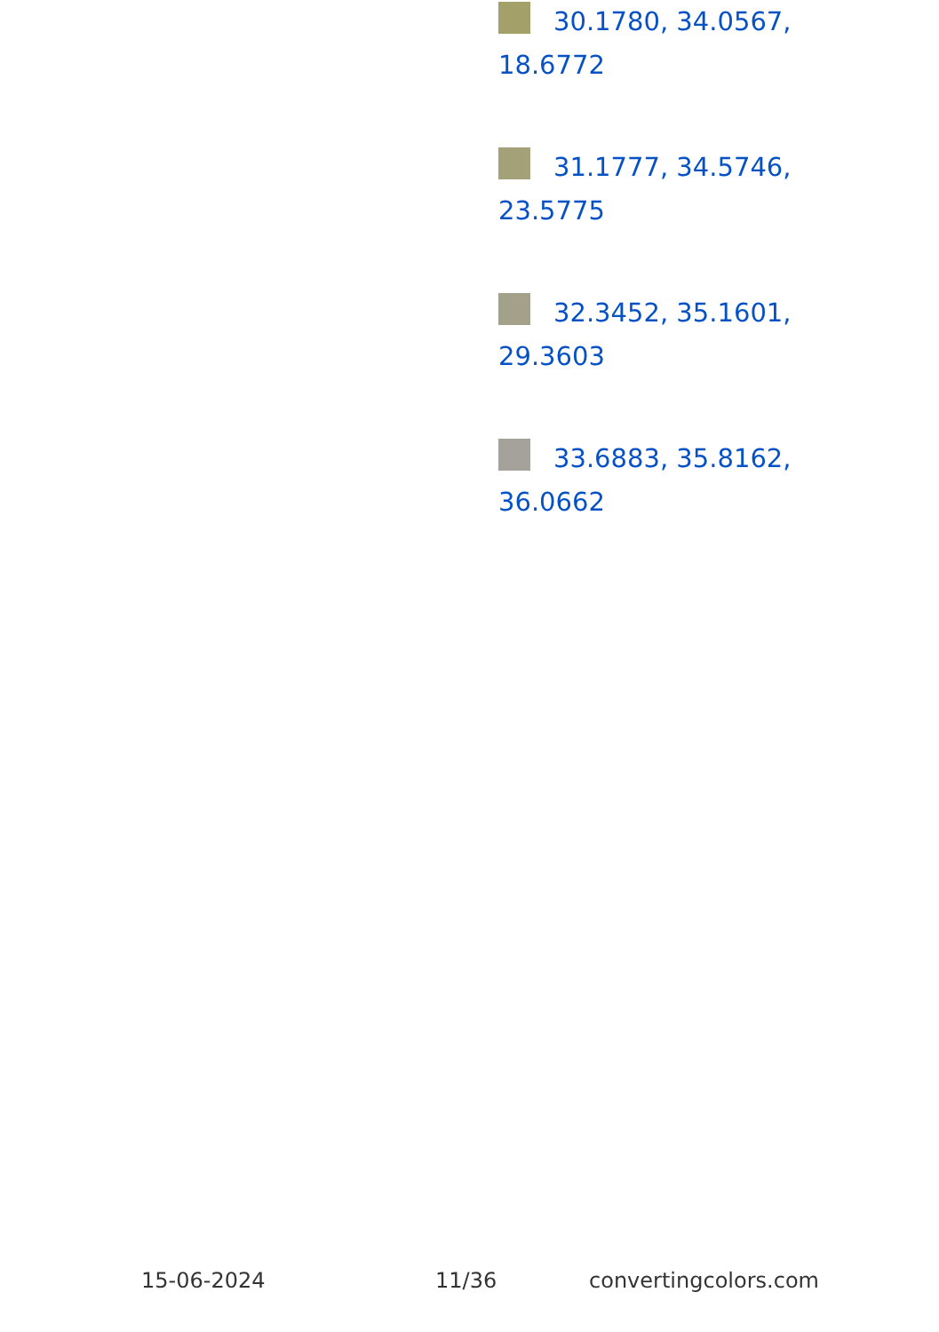30.1780, 34.0567, 18.6772
31.1777, 34.5746, 23.5775
32.3452, 35.1601, 29.3603
33.6883, 35.8162, 36.0662
15-06-2024 11/36 convertingcolors.com